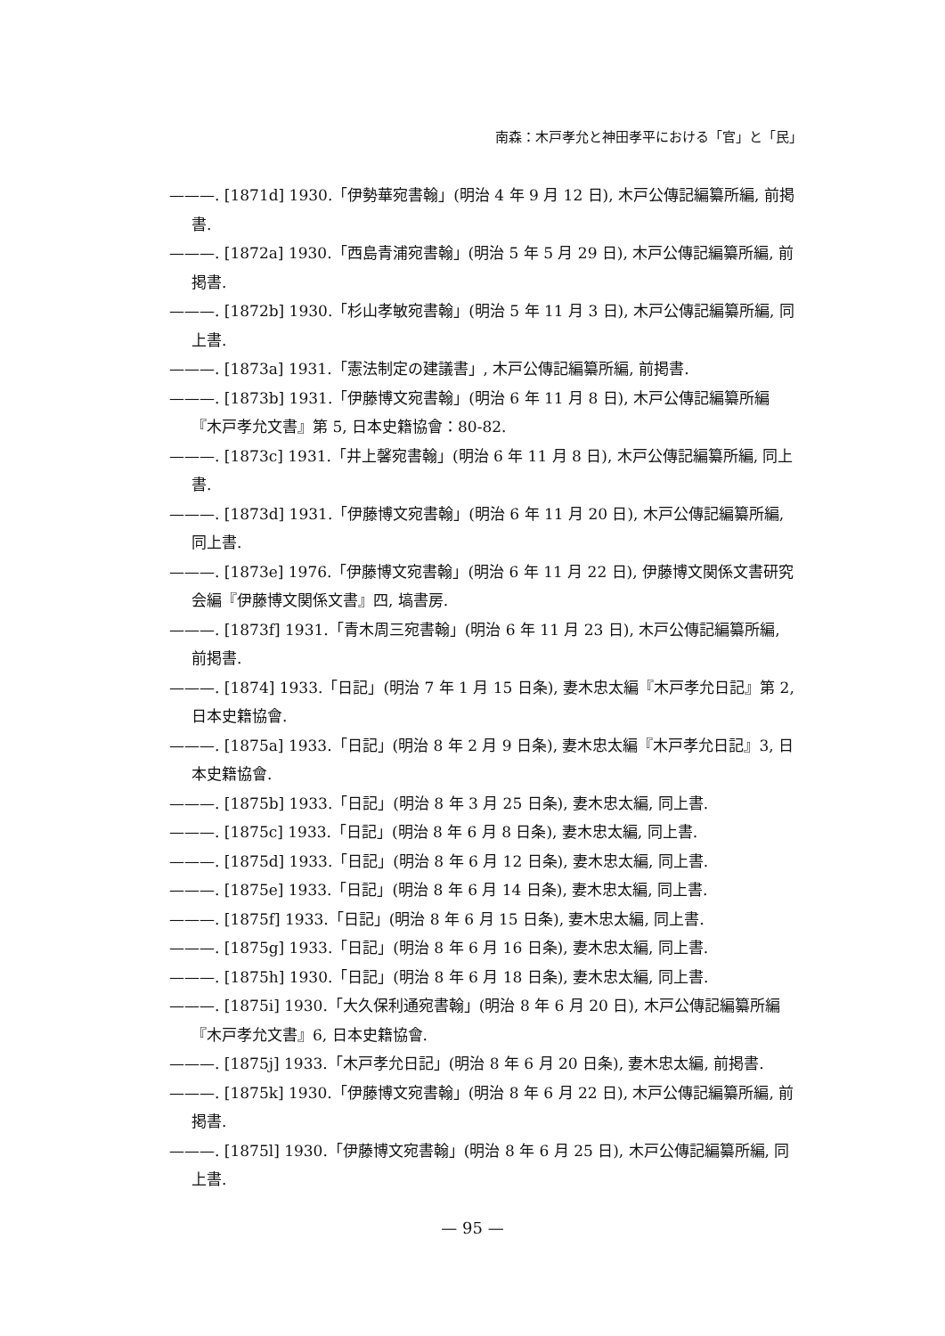南森：木戸孝允と神田孝平における「官」と「民」
———. [1871d] 1930.「伊勢華宛書翰」(明治 4 年 9 月 12 日), 木戸公傳記編纂所編, 前掲書.
———. [1872a] 1930.「西島青浦宛書翰」(明治 5 年 5 月 29 日), 木戸公傳記編纂所編, 前掲書.
———. [1872b] 1930.「杉山孝敏宛書翰」(明治 5 年 11 月 3 日), 木戸公傳記編纂所編, 同上書.
———. [1873a] 1931.「憲法制定の建議書」, 木戸公傳記編纂所編, 前掲書.
———. [1873b] 1931.「伊藤博文宛書翰」(明治 6 年 11 月 8 日), 木戸公傳記編纂所編『木戸孝允文書』第 5, 日本史籍協會：80-82.
———. [1873c] 1931.「井上馨宛書翰」(明治 6 年 11 月 8 日), 木戸公傳記編纂所編, 同上書.
———. [1873d] 1931.「伊藤博文宛書翰」(明治 6 年 11 月 20 日), 木戸公傳記編纂所編, 同上書.
———. [1873e] 1976.「伊藤博文宛書翰」(明治 6 年 11 月 22 日), 伊藤博文関係文書研究会編『伊藤博文関係文書』四, 塙書房.
———. [1873f] 1931.「青木周三宛書翰」(明治 6 年 11 月 23 日), 木戸公傳記編纂所編, 前掲書.
———. [1874] 1933.「日記」(明治 7 年 1 月 15 日条), 妻木忠太編『木戸孝允日記』第 2, 日本史籍協會.
———. [1875a] 1933.「日記」(明治 8 年 2 月 9 日条), 妻木忠太編『木戸孝允日記』3, 日本史籍協會.
———. [1875b] 1933.「日記」(明治 8 年 3 月 25 日条), 妻木忠太編, 同上書.
———. [1875c] 1933.「日記」(明治 8 年 6 月 8 日条), 妻木忠太編, 同上書.
———. [1875d] 1933.「日記」(明治 8 年 6 月 12 日条), 妻木忠太編, 同上書.
———. [1875e] 1933.「日記」(明治 8 年 6 月 14 日条), 妻木忠太編, 同上書.
———. [1875f] 1933.「日記」(明治 8 年 6 月 15 日条), 妻木忠太編, 同上書.
———. [1875g] 1933.「日記」(明治 8 年 6 月 16 日条), 妻木忠太編, 同上書.
———. [1875h] 1930.「日記」(明治 8 年 6 月 18 日条), 妻木忠太編, 同上書.
———. [1875i] 1930.「大久保利通宛書翰」(明治 8 年 6 月 20 日), 木戸公傳記編纂所編『木戸孝允文書』6, 日本史籍協會.
———. [1875j] 1933.「木戸孝允日記」(明治 8 年 6 月 20 日条), 妻木忠太編, 前掲書.
———. [1875k] 1930.「伊藤博文宛書翰」(明治 8 年 6 月 22 日), 木戸公傳記編纂所編, 前掲書.
———. [1875l] 1930.「伊藤博文宛書翰」(明治 8 年 6 月 25 日), 木戸公傳記編纂所編, 同上書.
— 95 —